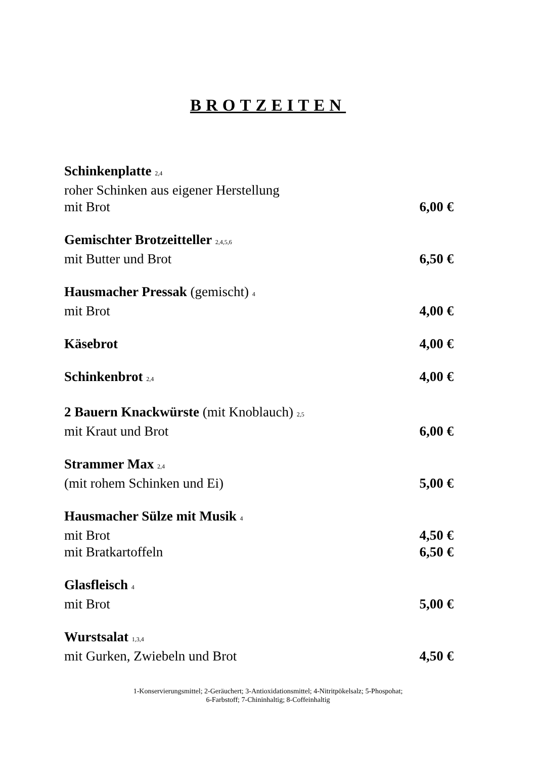BROTZEITEN
Schinkenplatte 2,4
roher Schinken aus eigener Herstellung
mit Brot 6,00 €
Gemischter Brotzeitteller 2,4,5,6
mit Butter und Brot 6,50 €
Hausmacher Pressak (gemischt) 4
mit Brot 4,00 €
Käsebrot 4,00 €
Schinkenbrot 2,4 4,00 €
2 Bauern Knackwürste (mit Knoblauch) 2,5
mit Kraut und Brot 6,00 €
Strammer Max 2,4
(mit rohem Schinken und Ei) 5,00 €
Hausmacher Sülze mit Musik 4
mit Brot 4,50 €
mit Bratkartoffeln 6,50 €
Glasfleisch 4
mit Brot 5,00 €
Wurstsalat 1,3,4
mit Gurken, Zwiebeln und Brot 4,50 €
1-Konservierungsmittel; 2-Geräuchert; 3-Antioxidationsmittel; 4-Nitritpökelsalz; 5-Phospohat;
6-Farbstoff; 7-Chininhaltig; 8-Coffeinhaltig